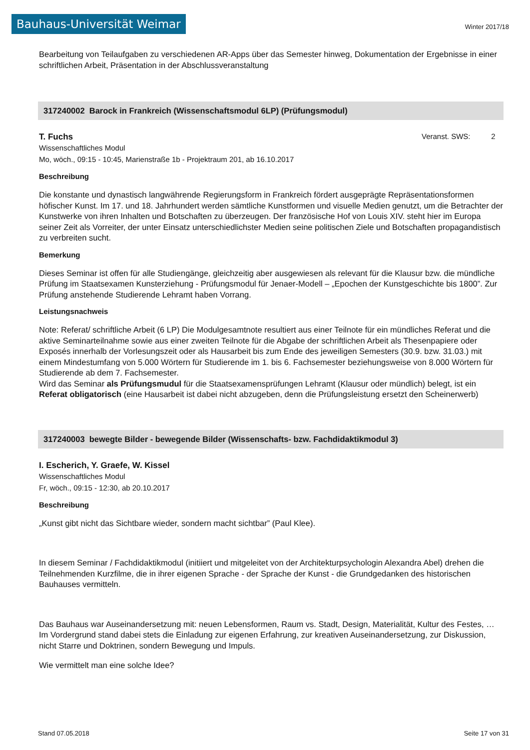Bauhaus-Universität Weimar Winter 2017/18
Bearbeitung von Teilaufgaben zu verschiedenen AR-Apps über das Semester hinweg, Dokumentation der Ergebnisse in einer schriftlichen Arbeit, Präsentation in der Abschlussveranstaltung
317240002 Barock in Frankreich (Wissenschaftsmodul 6LP) (Prüfungsmodul)
T. Fuchs Veranst. SWS: 2
Wissenschaftliches Modul
Mo, wöch., 09:15 - 10:45, Marienstraße 1b - Projektraum 201, ab 16.10.2017
Beschreibung
Die konstante und dynastisch langwährende Regierungsform in Frankreich fördert ausgeprägte Repräsentationsformen höfischer Kunst. Im 17. und 18. Jahrhundert werden sämtliche Kunstformen und visuelle Medien genutzt, um die Betrachter der Kunstwerke von ihren Inhalten und Botschaften zu überzeugen. Der französische Hof von Louis XIV. steht hier im Europa seiner Zeit als Vorreiter, der unter Einsatz unterschiedlichster Medien seine politischen Ziele und Botschaften propagandistisch zu verbreiten sucht.
Bemerkung
Dieses Seminar ist offen für alle Studiengänge, gleichzeitig aber ausgewiesen als relevant für die Klausur bzw. die mündliche Prüfung im Staatsexamen Kunsterziehung - Prüfungsmodul für Jenaer-Modell – „Epochen der Kunstgeschichte bis 1800”. Zur Prüfung anstehende Studierende Lehramt haben Vorrang.
Leistungsnachweis
Note: Referat/ schriftliche Arbeit (6 LP) Die Modulgesamtnote resultiert aus einer Teilnote für ein mündliches Referat und die aktive Seminarteilnahme sowie aus einer zweiten Teilnote für die Abgabe der schriftlichen Arbeit als Thesenpapiere oder Exposés innerhalb der Vorlesungszeit oder als Hausarbeit bis zum Ende des jeweiligen Semesters (30.9. bzw. 31.03.) mit einem Mindestumfang von 5.000 Wörtern für Studierende im 1. bis 6. Fachsemester beziehungsweise von 8.000 Wörtern für Studierende ab dem 7. Fachsemester.
Wird das Seminar als Prüfungsmudul für die Staatsexamensprüfungen Lehramt (Klausur oder mündlich) belegt, ist ein Referat obligatorisch (eine Hausarbeit ist dabei nicht abzugeben, denn die Prüfungsleistung ersetzt den Scheinerwerb)
317240003 bewegte Bilder - bewegende Bilder (Wissenschafts- bzw. Fachdidaktikmodul 3)
I. Escherich, Y. Graefe, W. Kissel
Wissenschaftliches Modul
Fr, wöch., 09:15 - 12:30, ab 20.10.2017
Beschreibung
„Kunst gibt nicht das Sichtbare wieder, sondern macht sichtbar” (Paul Klee).
In diesem Seminar / Fachdidaktikmodul (initiiert und mitgeleitet von der Architekturpsychologin Alexandra Abel) drehen die Teilnehmenden Kurzfilme, die in ihrer eigenen Sprache - der Sprache der Kunst - die Grundgedanken des historischen Bauhauses vermitteln.
Das Bauhaus war Auseinandersetzung mit: neuen Lebensformen, Raum vs. Stadt, Design, Materialität, Kultur des Festes, … Im Vordergrund stand dabei stets die Einladung zur eigenen Erfahrung, zur kreativen Auseinandersetzung, zur Diskussion, nicht Starre und Doktrinen, sondern Bewegung und Impuls.
Wie vermittelt man eine solche Idee?
Stand 07.05.2018 Seite 17 von 31